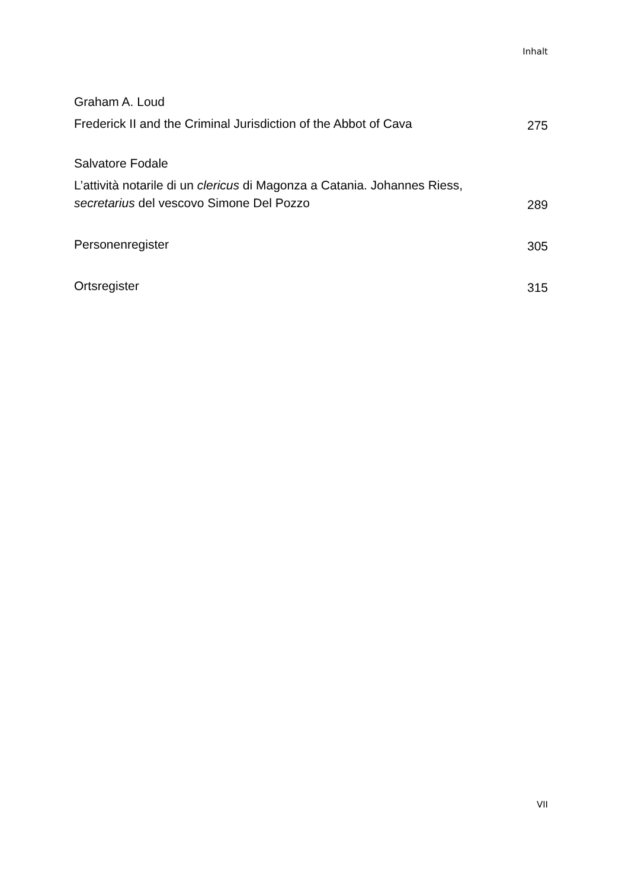Inhalt
Graham A. Loud
Frederick II and the Criminal Jurisdiction of the Abbot of Cava
275
Salvatore Fodale
L’attività notarile di un clericus di Magonza a Catania. Johannes Riess, secretarius del vescovo Simone Del Pozzo
289
Personenregister
305
Ortsregister
315
VII